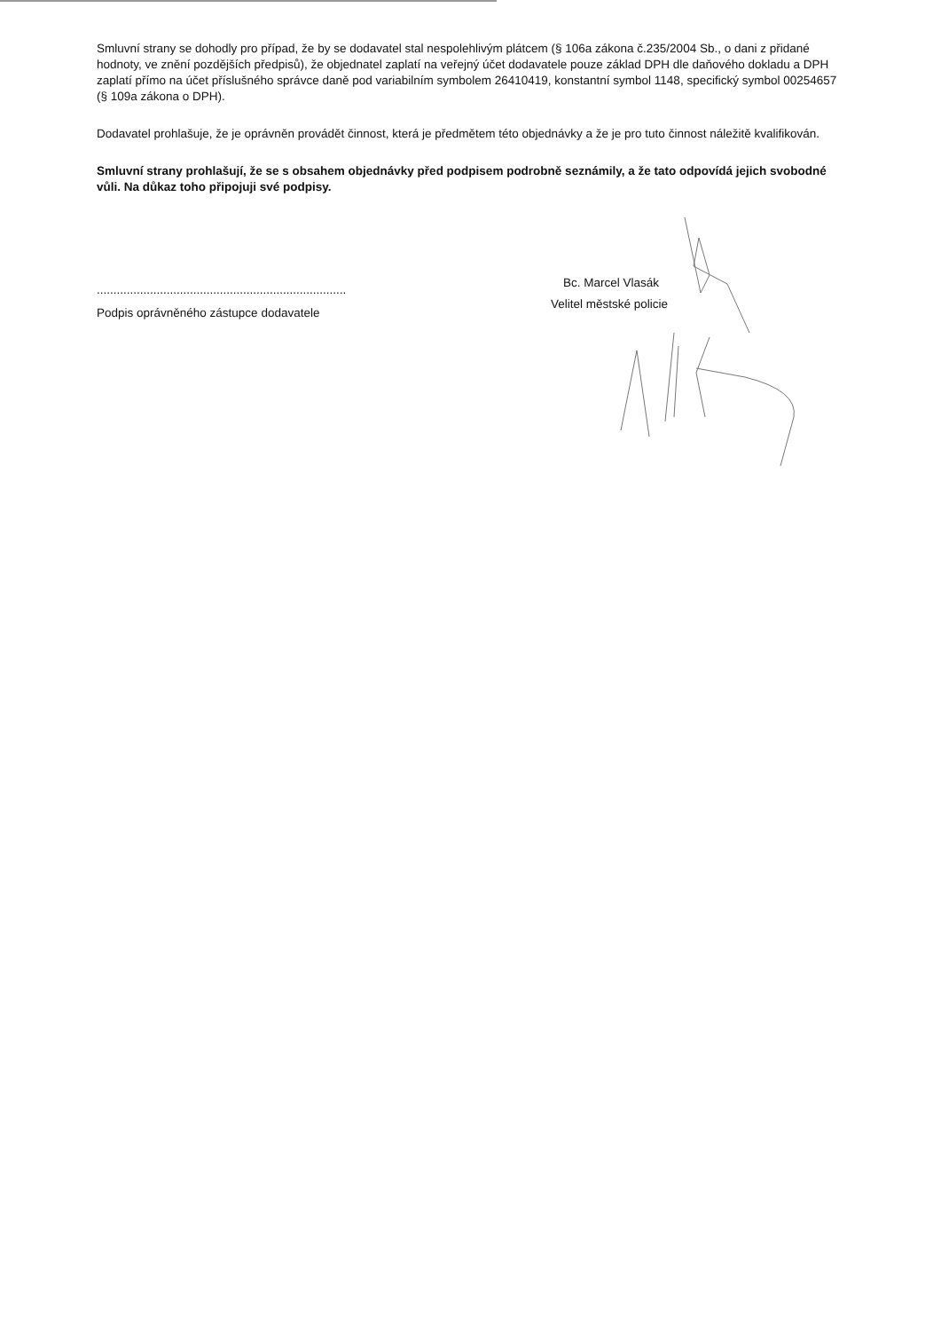Smluvní strany se dohodly pro případ, že by se dodavatel stal nespolehlivým plátcem (§ 106a zákona č.235/2004 Sb., o dani z přidané hodnoty, ve znění pozdějších předpisů), že objednatel zaplatí na veřejný účet dodavatele pouze základ DPH dle daňového dokladu a DPH zaplatí přímo na účet příslušného správce daně pod variabilním symbolem 26410419, konstantní symbol 1148, specifický symbol 00254657 (§ 109a zákona o DPH).
Dodavatel prohlašuje, že je oprávněn provádět činnost, která je předmětem této objednávky a že je pro tuto činnost náležitě kvalifikován.
Smluvní strany prohlašují, že se s obsahem objednávky před podpisem podrobně seznámily, a že tato odpovídá jejich svobodné vůli. Na důkaz toho připojuji své podpisy.
...........................................................................
Podpis oprávněného zástupce dodavatele
Bc. Marcel Vlasák
Velitel městské policie